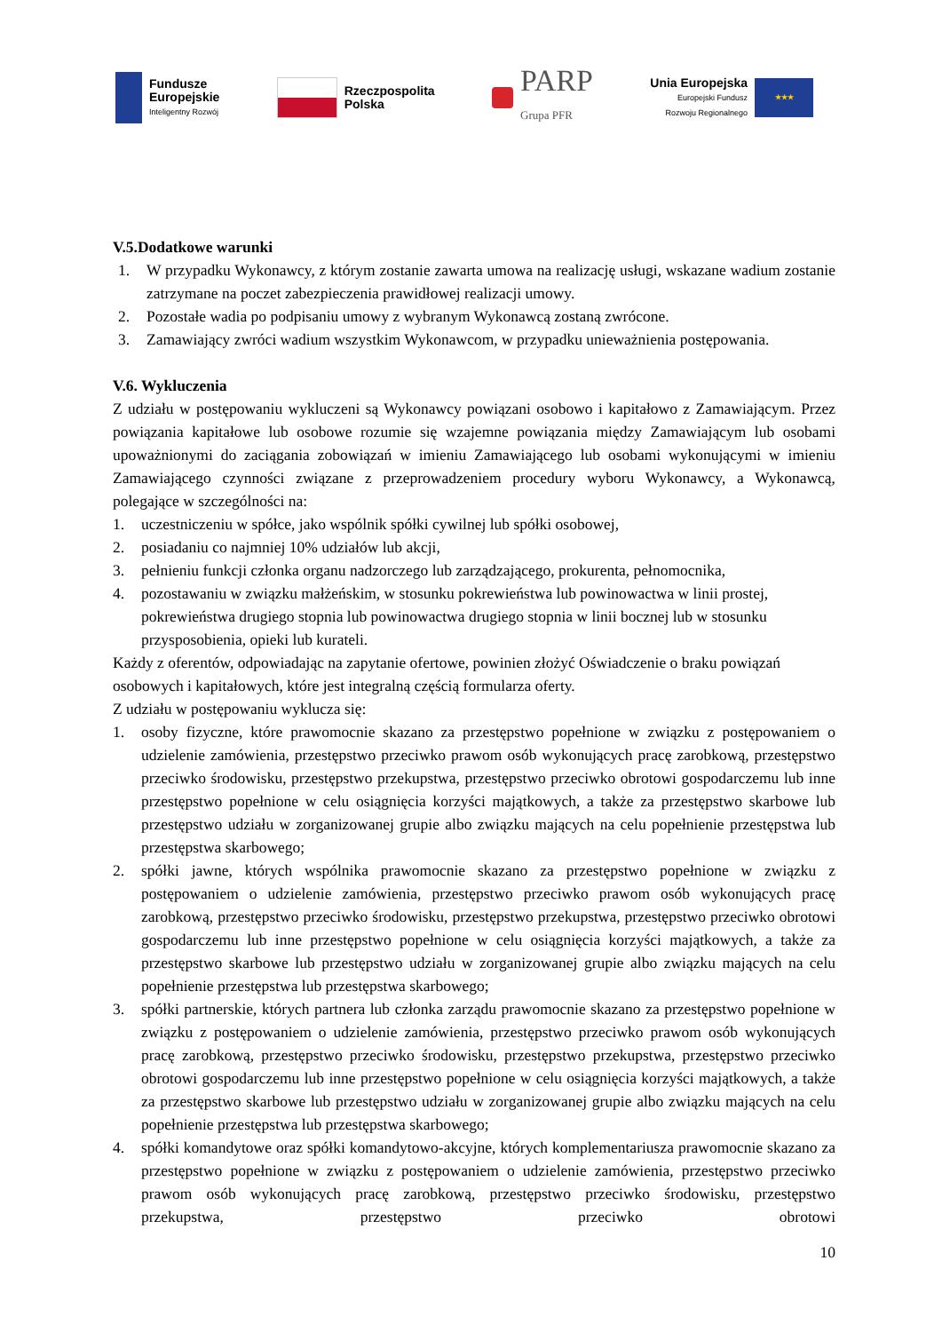Fundusze
Europejskie
Inteligentny Rozwój
Rzeczpospolita
Polska
PARP
Grupa PFR
Unia Europejska
Europejski Fundusz
Rozwoju Regionalnego
★★★
V.5.Dodatkowe warunki
1. W przypadku Wykonawcy, z którym zostanie zawarta umowa na realizację usługi, wskazane wadium zostanie zatrzymane na poczet zabezpieczenia prawidłowej realizacji umowy.
2. Pozostałe wadia po podpisaniu umowy z wybranym Wykonawcą zostaną zwrócone.
3. Zamawiający zwróci wadium wszystkim Wykonawcom, w przypadku unieważnienia postępowania.
V.6. Wykluczenia
Z udziału w postępowaniu wykluczeni są Wykonawcy powiązani osobowo i kapitałowo z Zamawiającym. Przez powiązania kapitałowe lub osobowe rozumie się wzajemne powiązania między Zamawiającym lub osobami upoważnionymi do zaciągania zobowiązań w imieniu Zamawiającego lub osobami wykonującymi w imieniu Zamawiającego czynności związane z przeprowadzeniem procedury wyboru Wykonawcy, a Wykonawcą, polegające w szczególności na:
1. uczestniczeniu w spółce, jako wspólnik spółki cywilnej lub spółki osobowej,
2. posiadaniu co najmniej 10% udziałów lub akcji,
3. pełnieniu funkcji członka organu nadzorczego lub zarządzającego, prokurenta, pełnomocnika,
4. pozostawaniu w związku małżeńskim, w stosunku pokrewieństwa lub powinowactwa w linii prostej, pokrewieństwa drugiego stopnia lub powinowactwa drugiego stopnia w linii bocznej lub w stosunku przysposobienia, opieki lub kurateli.
Każdy z oferentów, odpowiadając na zapytanie ofertowe, powinien złożyć Oświadczenie o braku powiązań osobowych i kapitałowych, które jest integralną częścią formularza oferty.
Z udziału w postępowaniu wyklucza się:
1. osoby fizyczne, które prawomocnie skazano za przestępstwo popełnione w związku z postępowaniem o udzielenie zamówienia, przestępstwo przeciwko prawom osób wykonujących pracę zarobkową, przestępstwo przeciwko środowisku, przestępstwo przekupstwa, przestępstwo przeciwko obrotowi gospodarczemu lub inne przestępstwo popełnione w celu osiągnięcia korzyści majątkowych, a także za przestępstwo skarbowe lub przestępstwo udziału w zorganizowanej grupie albo związku mających na celu popełnienie przestępstwa lub przestępstwa skarbowego;
2. spółki jawne, których wspólnika prawomocnie skazano za przestępstwo popełnione w związku z postępowaniem o udzielenie zamówienia, przestępstwo przeciwko prawom osób wykonujących pracę zarobkową, przestępstwo przeciwko środowisku, przestępstwo przekupstwa, przestępstwo przeciwko obrotowi gospodarczemu lub inne przestępstwo popełnione w celu osiągnięcia korzyści majątkowych, a także za przestępstwo skarbowe lub przestępstwo udziału w zorganizowanej grupie albo związku mających na celu popełnienie przestępstwa lub przestępstwa skarbowego;
3. spółki partnerskie, których partnera lub członka zarządu prawomocnie skazano za przestępstwo popełnione w związku z postępowaniem o udzielenie zamówienia, przestępstwo przeciwko prawom osób wykonujących pracę zarobkową, przestępstwo przeciwko środowisku, przestępstwo przekupstwa, przestępstwo przeciwko obrotowi gospodarczemu lub inne przestępstwo popełnione w celu osiągnięcia korzyści majątkowych, a także za przestępstwo skarbowe lub przestępstwo udziału w zorganizowanej grupie albo związku mających na celu popełnienie przestępstwa lub przestępstwa skarbowego;
4. spółki komandytowe oraz spółki komandytowo-akcyjne, których komplementariusza prawomocnie skazano za przestępstwo popełnione w związku z postępowaniem o udzielenie zamówienia, przestępstwo przeciwko prawom osób wykonujących pracę zarobkową, przestępstwo przeciwko środowisku, przestępstwo przekupstwa, przestępstwo przeciwko obrotowi
10